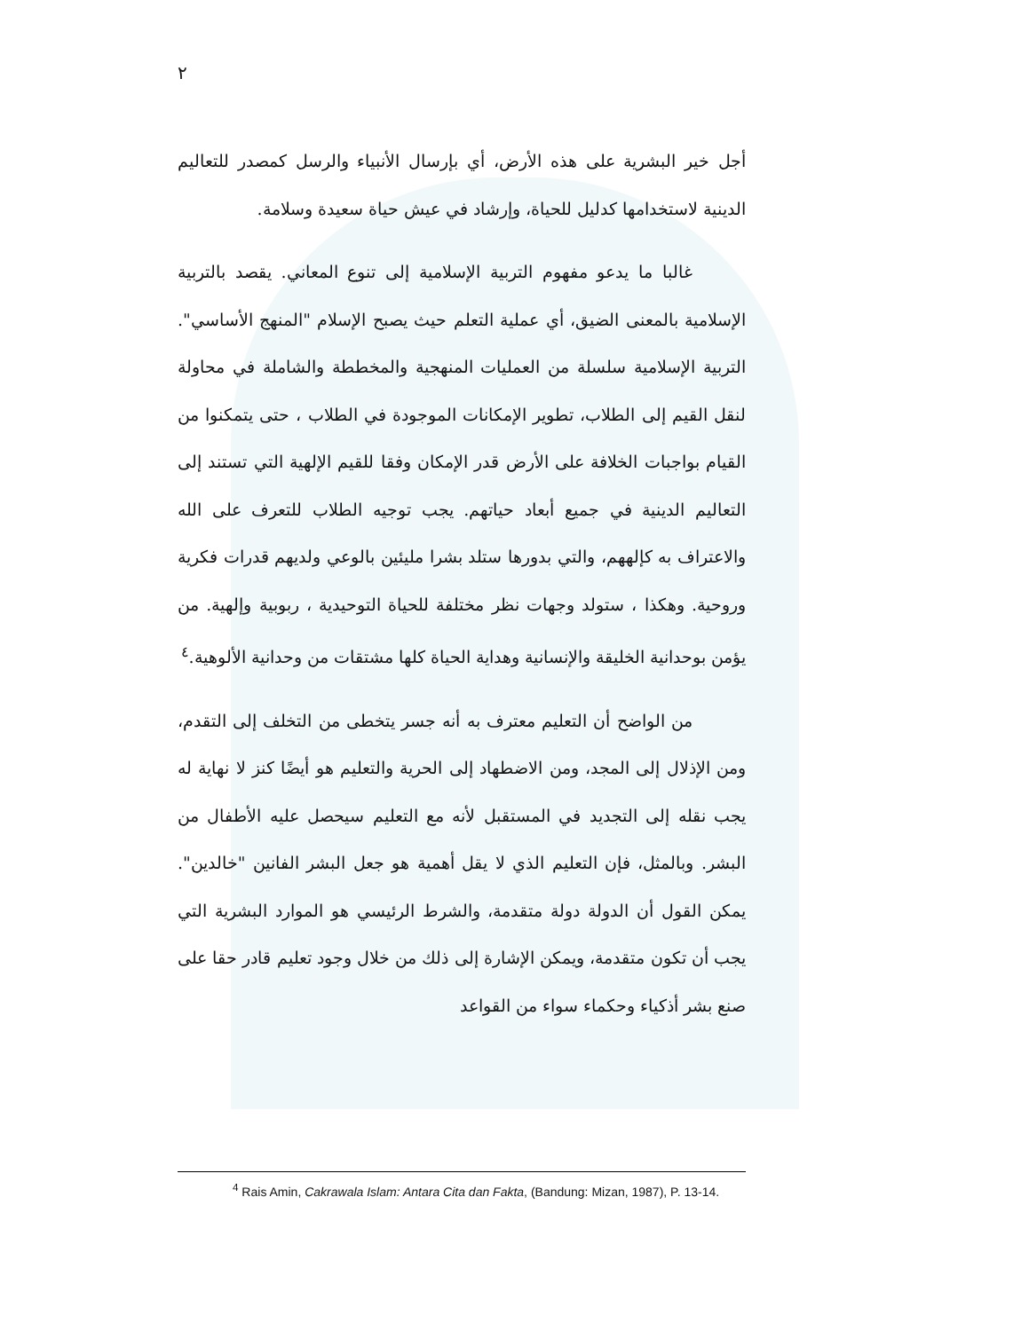٢
أجل خير البشرية على هذه الأرض، أي بإرسال الأنبياء والرسل كمصدر للتعاليم الدينية لاستخدامها كدليل للحياة، وإرشاد في عيش حياة سعيدة وسلامة.
غالبا ما يدعو مفهوم التربية الإسلامية إلى تنوع المعاني. يقصد بالتربية الإسلامية بالمعنى الضيق، أي عملية التعلم حيث يصبح الإسلام "المنهج الأساسي". التربية الإسلامية سلسلة من العمليات المنهجية والمخططة والشاملة في محاولة لنقل القيم إلى الطلاب، تطوير الإمكانات الموجودة في الطلاب ، حتى يتمكنوا من القيام بواجبات الخلافة على الأرض قدر الإمكان وفقا للقيم الإلهية التي تستند إلى التعاليم الدينية في جميع أبعاد حياتهم. يجب توجيه الطلاب للتعرف على الله والاعتراف به كإلههم، والتي بدورها ستلد بشرا مليئين بالوعي ولديهم قدرات فكرية وروحية. وهكذا ، ستولد وجهات نظر مختلفة للحياة التوحيدية ، ربوبية وإلهية. من يؤمن بوحدانية الخليقة والإنسانية وهداية الحياة كلها مشتقات من وحدانية الألوهية.<sup>٤</sup>
من الواضح أن التعليم معترف به أنه جسر يتخطى من التخلف إلى التقدم، ومن الإذلال إلى المجد، ومن الاضطهاد إلى الحرية والتعليم هو أيضًا كنز لا نهاية له يجب نقله إلى التجديد في المستقبل لأنه مع التعليم سيحصل عليه الأطفال من البشر. وبالمثل، فإن التعليم الذي لا يقل أهمية هو جعل البشر الفانين "خالدين". يمكن القول أن الدولة دولة متقدمة، والشرط الرئيسي هو الموارد البشرية التي يجب أن تكون متقدمة، ويمكن الإشارة إلى ذلك من خلال وجود تعليم قادر حقا على صنع بشر أذكياء وحكماء سواء من القواعد
<sup>4</sup> Rais Amin, Cakrawala Islam: Antara Cita dan Fakta, (Bandung: Mizan, 1987), P. 13-14.